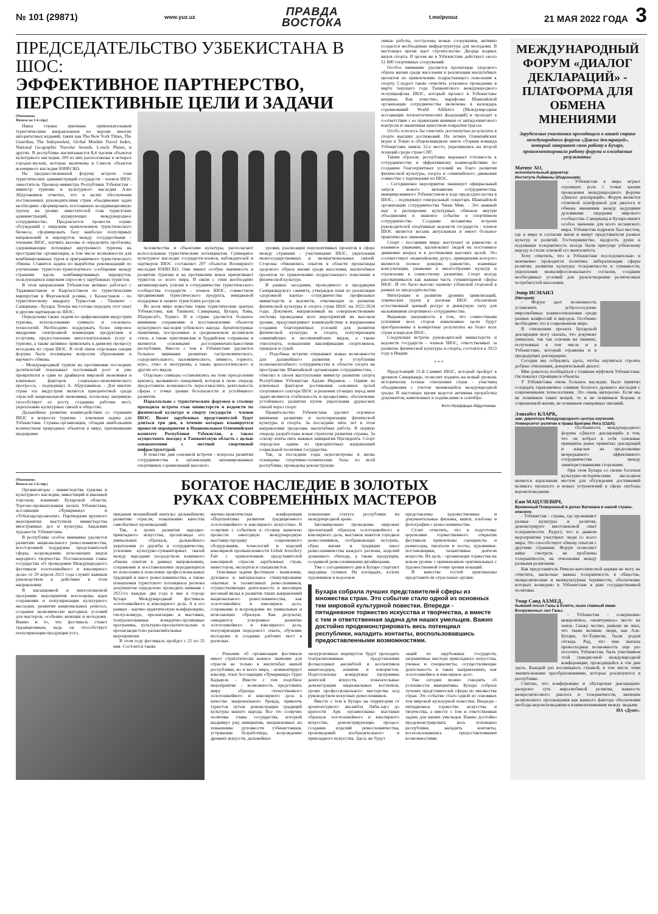№ 101 (29871) www.yuz.uz ПРАВДА
ВОСТОКА t.me/pvouz 21 МАЯ 2022 ГОДА 3
ПРЕДСЕДАТЕЛЬСТВО УЗБЕКИСТАНА В ШОС:
ЭФФЕКТИВНОЕ ПАРТНЕРСТВО, ПЕРСПЕКТИВНЫЕ ЦЕЛИ И ЗАДАЧИ
(Окончание.
Начало на 1-й стр.)
Наша страна признана привлекательным туристическим направлением по версии многих авторитетных изданий, таких как The New York Times, The Guardian, The Independent, Global Muslim Travel Index, National Geographic Traveler Awards, Lonely Planet, и других. В республике насчитывается 8,4 тысячи объектов культурного наследия, 209 из них расположены в четырех городах-музеях, которые включены в Список объектов всемирного наследия ЮНЕСКО.
На предшествовавшей форуму встрече глав туристических администраций государств - членов ШОС заместитель Премьер-министра Республики Узбекистан - министр туризма и культурного наследия Азиз Абдухакимов отметил, что в целях обеспечения поставленных руководителями стран объединения задач необходимо сформировать постоянную координационную группу на уровне заместителей глав туристских администраций, курирующих международное сотрудничество. Предлагается провести серию обсуждений с широким привлечением туристического бизнеса, сформировать базу наиболее популярных направлений и маршрутов между государствами - членами ШОС, изучить вызовы и определить проблемы, сдерживающие потенциал внутреннего туризма на пространстве организации, в том числе возможности для комбинированных туров и приграничного туристического обмена. Ставится задача по выработке рекомендаций по улучшению туристско-транспортного сообщения между странами вдоль комбинированных маршрутов, пользующихся широким спросом у зарубежных туристов.
В этом направлении Узбекистан активно работает с Таджикистаном и Кыргызстаном по туристическим маршрутам в Ферганской долине, с Казахстаном - по туристическому квадрату Туркестан - Ташкент - Самарканд - Бухара. Теперь мы готовы передать этот опыт и другим партнерам по ШОС.
Определены также задачи по цифровизации индустрии туризма, использованию «умных» и «зеленых» технологий. Необходимо поддержать более широкое внедрение электронной коммерции продуктами и услугами, предоставление интеллектуальных услуг в туризме, а также активнее привлекать к данному процессу молодежь из стран ШОС. В этой связи отдельная секция форума была посвящена вопросам образования и научного обмена.
- Международный туризм на протяжении последних десятилетий показывает постоянный рост и уже превратился в один из драйверов мировой экономики и ключевых факторов социально-экономического прогресса, - подчеркнул А. Абдухакимов. - Для многих стран эта индустрия является приоритетной среди отраслей национальной экономики, поскольку напрямую способствует ее росту, созданию рабочих мест, укреплению культурных связей в обществе.
Дальнейшее развитие взаимодействия со странами ШОС в вопросах туризма - ключевая задача для Узбекистана. Страны-организации, обладая наибольшим количеством природных объектов в мире, признанными шедеврами
человечества и объектами культуры, располагают колоссальным туристическим потенциалом. Суммарное культурное наследие государств-членов, наблюдателей и партнеров ШОС составляет 207 объектов Всемирного наследия ЮНЕСКО. Они имеют особую значимость в развитии туризма и на протяжении веков притягивают туристов со всего мира. В связи с этим необходимо активизировать усилия в сотрудничестве туристического сообщества государств - членов ШОС, совместном продвижении туристического продукта, имиджевой поддержке и защите туристских ресурсов.
Во всем мире известны такие туристические центры Узбекистана, как Ташкент, Самарканд, Бухара, Хива, Шахрисабз, Термез. И в стране уделяется большое внимание сохранению и восстановлению объектов культурного наследия узбекского народа. Архитектурные памятники, построенные в средневековом исламском стиле, а также христианские и буддийские сохранены и являются основными достопримечательностями республики. Вместе с тем в Узбекистане уделяется большое внимание развитию гастрономического, оздоровительного, паломнического, зимнего, горного, агро-, этно- и экотуризма, а также археологического и других его видов.
Отдельно спикеры остановились на теме преодоления кризиса, вызванного пандемией, которая в свою очередь предоставила возможность переосмыслить деятельность сферы с точки зрения безопасности и устойчивого развития.
Параллельно с туристическим форумом в столице проходила встреча глав министерств и ведомств по физической культуре и спорту государств - членов ШОС. Визит зарубежных представителей будет длиться три дня, в течение которых планируется провести мероприятие в Национальном Олимпийском комитете Республики Узбекистан, а также осуществить поездку в Ташкентскую область с целью ознакомления с местной спортивной инфраструктурой.
В повестке дня основной встречи - вопросы развития сотрудничества в организации запланированных спортивных соревнований высокого
уровня, реализации перспективных проектов в сфере между странами - участницами ШОС, укрепления межгосударственных и межрегиональных связей. Стороны обменялись опытом в области пропаганды здорового образа жизни среди населения, масштабных проектов по привлечению подрастающего поколения к физической культуре.
В рамках заседания, проводимого в преддверии Самаркандского саммита, утвержден план по реализации «дорожной карты» сотрудничества профильных министерств и ведомств, отвечающих за развитие физической культуры и спорта стран ШОС на 2022-2024 годы. Документ, направленный на совершенствование системы проведения всех мероприятий на высоком уровне, предусматривает взаимодействие в направлении создания благоприятных условий для развития физической культуры и спорта, популяризации олимпийских и неолимпийских видов, а также этноспорта, повышения квалификации спортсменов, тренеров и судей.
- Подобные встречи открывают новые возможности для дальнейшего развития и углубления полномасштабного сотрудничества в области спорта на пространстве Шанхайской организации сотрудничества, - отметил в своем выступлении министр развития спорта Республики Узбекистан Адхам Икрамов. - Одним из ключевых факторов достижения основных целей спортивного сектора ШОС и решения стоящих перед ним задач являются стабильность и процветание, обеспечение устойчивого развития путем укрепления дружеских связей через спорт.
Правительство Узбекистана уделяет огромное внимание развитию и популяризации физической культуры и спорта. За последние пять лет в этом направлении проделана масштабная работа. В первую очередь разработана новая стратегия развития страны. За основу взяты пять важных инициатив Президента. Спорт определен одним из приоритетных направлений социальной политики государства.
Так, за последние годы пересмотрены и вновь оснащены спортивно-технические базы по всей республике, проведены реконструкци-
онные работы, построены новые сооружения, активно создается необходимая инфраструктура для молодежи. В настоящее время идет строительство Дворца водных видов спорта. В целом же в Узбекистане действует около 51 600 спортивных сооружений.
Особое внимание уделяется пропаганде здорового образа жизни среди населения и реализации масштабных проектов по привлечению подрастающего поколения к спорту. Следует также отметить успешное проведение в марте текущего года Ташкентского международного полумарафона ШОС, который прошел в Узбекистане впервые. Как известно, марафоны Шанхайской организации сотрудничества включены в календарь соревнований World Athletics (Международная ассоциация легкоатлетических федераций) и проходят в соответствии с ее правилами начиная от антидопингового контроля и заканчивая качеством покрытия трассы.
Особо хотелось бы отметить достигнутые результаты в спорте высших достижений. На летних Олимпийских играх в Токио в общекомандном зачете сборная команда Узбекистана заняла 32-е место, укрепившись на второй позиций среди стран СНГ.
Таким образом, республика выражает готовность к сотрудничеству и эффективному взаимодействию по созданию благоприятных условий на благо развития физической культуры, спорта и олимпийского движения совместно с партнерами по ШОС.
- Сегодняшнее мероприятие знаменует официальный запуск нового механизма сотрудничества, инициированного Узбекистаном в ходе председательства в ШОС, - подчеркнул генеральный секретарь Шанхайской организации сотрудничества Чжан Мин. - Это важный шаг в расширении культурных обменов внутри объединения и знаковое событие в спортивном сотрудничестве. Создание механизма встречи руководителей спортивных ведомств государств - членов ШОС является весьма актуальным и имеет большое практическое значение.
Спорт - посланник мира: выступает за равенство и взаимное уважение, вдохновляет людей на постоянное движение вперед и в достижении высоких целей. Это соответствует «шанхайскому духу», принципами которого являются полное доверие, равенство, взаимные консультации, уважение к многообразию культур и стремление к совместному развитию. Спорт всегда рассматривался как важная часть гуманитарной сферы ШОС. И это было высоко оценено узбекской стороной в рамках ее председательства.
Интеграция и развитие древних цивилизаций, этнических групп в регионе ШОС обеспечили естественный ценный ресурс и движущую силу для налаживания спортивного сотрудничества.
Выражаю уверенность в том, что совместными усилиями всех сторон намеченные цели будут преобразованы в конкретные результаты на благо всех стран и народов ШОС.
Следующая встреча руководителей министерств и ведомств государств - членов ШОС, ответственных за развитие физической культуры и спорта, состоится в 2023 году в Индии.
* * *
Предстоящий 21-й Саммит ШОС, который пройдет в древнем Самарканде, позволит поднять на новый уровень исторически тесные отношения стран - участниц объединения с учетом меняющейся международной среды. В настоящее время ведется активная проработка документов, намеченных к подписанию в сентябре.
Фото Муаффара Абдуллаева.
(Окончание.
Начало на 1-й стр.)
Организаторы - министерства туризма и культурного наследия, инвестиций и внешней торговли, хокимият Бухарской области, Торгово-промышленная палата Узбекистана, ассоциации «Хунарманд» и «Узбекзаргарсаноати». Партнерами крупного мероприятия выступили министерства иностранных дел и культуры, Академия художеств Узбекистана.
В республике особое внимание уделяется развитию национального ремесленничества, всесторонней поддержке представителей сферы, возрождению исчезающих видов народного творчества. Постановление главы государства «О проведении Международного фестиваля золотошвейного и ювелирного дела» от 29 апреля 2021 года служит важным руководством к действию в этом направлении.
В насыщенной и многоплановой программе мероприятия воплощены идеи сохранения и популяризации культурного наследия, развития национальных ремесел, создания экономически выгодных условий для мастеров, особенно женщин и молодежи. Важно и то, что фестиваль станет традиционным, ведь он способствует популяризации продукции усто,
БОГАТОЕ НАСЛЕДИЕ В ЗОЛОТЫХ
РУКАХ СОВРЕМЕННЫХ МАСТЕРОВ
придавая мощнейший импульс дальнейшему развитию отрасли, повышению качества самобытных произведений.
Так, в целях развития народно-прикладного искусства, пропаганды его уникальных образцов, дальнейшего укрепления уз дружбы и сотрудничества, усиления культурно-гуманитарных связей между народами посредством взаимного обмена опытом в данных направлениях, сохранения и восстановления передающихся из поколения в поколение профессиональных традиций и школ ремесленничества, а также повышения туристского потенциала региона документом определено проводить начиная с 2022-го каждые два года в мае в городе Бухаре Международный фестиваль золотошвейного и ювелирного дела. А в его рамках - научно-практическую конференцию, смотр-конкурс, презентацию и выставки, театрализованные концертно-зрелищные программы, культурно-просветительские и пропагандистско-разъяснительные мероприятия.
В этом году фестиваль пройдет с 21 по 25 мая. Состоится также
научно-практическая конференция «Перспективы развития традиционного золотошвейного и ювелирного искусства». В созвучии с событием в столице намечено провести ежегодную международную выставку-продажу современного оборудования, технологий и изделий ювелирной промышленности Uzbek Jewellery Fair с привлечением представителей ювелирной отрасли зарубежных стран, инвесторов, экспертов и специалистов.
Основные задачи фестиваля - выявление, духовное и материальное стимулирование опытных и талантливых ремесленников, осуществляющих деятельность и вносящих весомый вклад в развитие таких направлений национального ремесленничества, как золотошвейное и ювелирное дело, сохранение и возрождение их уникальных и исчезающих образцов. Как результат, ожидаются ускоренное развитие золотошвейного и ювелирного дела, популяризация передового опыта, обучение молодежи и создание рабочих мест в регионах.
повышение статуса республики на международной арене.
Запланировано проведение широких презентаций образцов золотошвейного и ювелирного дела, выставок макетов городков ремесленников, отображающих историю, образ жизни и традиции школ ремесленничества каждого региона, изделий домашнего обихода, а также продукции, созданной ремесленниками-дизайнерами.
Уже с сегодняшнего дня в Бухаре стартуют народные гулянья. На площадях, аллеях художников и водоемов
представлены художественные и документальные фильмы, книги, альбомы и фотографии о ремесленничестве.
Стоит отметить, что к подготовке церемонии торжественного открытия фестиваля привлечены сценаристы и режиссеры, писатели и поэты, художники-постановщики, талантливые деятели искусств. Их цель - организация торжества на новом уровне с применением оригинальных с художественной точки зрения новаций.
В качестве гостей приглашены представители отраслевых органи-
Бухара собрала лучших представителей сферы из множества стран. Это событие стало одной из основных тем мировой культурной повестки. Впереди - пятидневное торжество искусства и творчества, а вместе с тем и ответственная задача для наших умельцев. Важно достойно продемонстрировать весь потенциал республики, наладить контакты, воспользовавшись предоставленными возможностями.
- Решение об организации фестиваля имеет стратегически важное значение для отрасли не только в масштабах нашей республики, но и всего мира, - комментирует ювелир, член Ассоциации «Хунарманд» Одил Кадыров. - Вместе с тем подобное мероприятие - возможность представить миру образцы отечественного золотошвейного и ювелирного дела в качестве национального бренда, привлечь туристов путем демонстрации традиций культуры нашего народа. Все это созвучно политике главы государства, который выдвинул ряд инициатив, направленных на повышение духовности узбекистанцев, устранение безработицы, возрождение древних искусств, дальнейшее
экскурсионных маршрутов будут проходить театрализованные представления фольклорных ансамблей и коллективов канатоходцев, аскиячи и юмористов. Подготовлены концертные программы деятелей искусств, показательные демонстрации национальных костюмов, уроки профессионального мастерства под руководством искусных ремесленников.
Вместе с тем в Бухаре на территории от архитектурного ансамбля Ляби-хауз до крепости Арк организованы выставки образцов золотошвейного и ювелирного искусства, демонстрирующие процесс создания изделий ремесленничества, произведений изобразительного и прикладного искусства. Здесь же будут
заций из зарубежных государств, заграничные мастера прикладного искусства, ученые и специалисты, осуществляющие деятельность в таких направлениях, как золотошвейное и ювелирное дело.
Уже сегодня можно говорить об успешности инициативы. Бухара собрала лучших представителей сферы из множества стран. Это событие стало одной из основных тем мировой культурной повестки. Впереди - пятидневное торжество искусства и творчества, а вместе с тем и ответственная задача для наших умельцев. Важно достойно продемонстрировать весь потенциал республики, наладить контакты, воспользовавшись предоставленными возможностями.
МЕЖДУНАРОДНЫЙ ФОРУМ «ДИАЛОГ ДЕКЛАРАЦИЙ» - ПЛАТФОРМА ДЛЯ ОБМЕНА МНЕНИЯМИ
Зарубежные участники проходящего в нашей стране международного форума «Диалог деклараций», который завершает свою работу в Бухаре, прокомментировали работу форума и ожидаемые результаты:
Матиус ХО,
исполнительный директор
Института Леймены (Индонезия):
- Узбекистан в мире играет огромную роль с точки зрения проведения международного форума «Диалог деклараций». Форум является отличной платформой для диалога и обмена мнениями между ведущими духовными лидерами мирового сообщества. Самарканд и Бухара имеют особое значение для всего исламского мира. Узбекистан издревле был местом, где в мире и согласии жили и живут представители разных культур и религий. Гостеприимство, щедрость души и подлинная толерантность всегда были присущи узбекскому народу и стали основой его менталитета.
Хочу отметить, что в Узбекистане последовательно и неизменно проводится политика либерализации сферы религии, развития культуры толерантности и гуманности, укрепления межконфессионального согласия, создания необходимых условий для удовлетворения религиозных потребностей населения.
Эмир ИСМАИЛ
(Нигерия):
- Форум дает возможность установить добрососедские миролюбивые взаимоотношения среди разных конфессий и народов. Особенно необходимо это в современном мире.
В отношении проекта Бухарской декларации могу сказать, что документ уникален, так так основан на знаниях, полученных в том числе и в Узбекистане, который отражены и в предыдущих декларациях.
Сегодня мы собрались здесь, чтобы научиться строить добрые отношения, доверительный диалог.
Мне довелось пообщаться с главным муфтием Узбекистана. Он показал строящиеся объекты.
У Узбекистана очень большое наследие. Было приятно созерцать гармоничное слияние богатого древнего наследия с современными технологиями. Это очень интересно. Если мы не понимаем таких вещей, то и не понимаем Корана и современной жизни, не понимаем священных писаний.
Элизабет КЛАРК,
зам. директора Международного центра изучения. Университет религии и права Бригама Янга (США):
- Особенность международного форума «Диалог деклараций» в том, что он вобрал в себя основные принципы ранее принятых деклараций и нацелен на продолжение непрерывного эффективного сотрудничества между заинтересованными сторонами.
При этом Бухара со своим богатым культурно-историческим наследием является идеальным местом для обсуждения достижений великого прошлого и новых устремлений в сфере свободы вероисповедания.
Ежи МАЦУЛЕВИЧ,
Временный Поверенный в делах Ватикана в нашей стране, епископ:
- Узбекистан - страна, где проживают разные культуры и религии, демонстрирует многовековой опыт толерантности. Радует, что в данном мероприятии участвуют люди со всего мира. Это способствует обмену опытом с другими странами. Форум позволяет шире смотреть на проблемы толерантности, на отношения между разными религиями.
Как представитель Римско-католической церкви не могу не отметить, насколько важны толерантность в обществе, межрелигиозная и межкультурная терпимость, обеспечение которых возведено в Узбекистане в ранг государственной политики.
Умар Санд АХМЕД,
бывший посол Ганы в Египте, ныне главный имам Вооруженных сил Ганы:
- Узбекистан - совершенно невероятное, «жемчужное» место на земле. Скажу честно, раньше не знал, что такие великие люди, как Аль-Бухари, Ат-Термези, были родом отсюда. Рад, что мне выпала превосходная возможность еще раз посетить Узбекистан, быть участником этой грандиозной международной конференции, проводящейся в эти дни здесь. Каждый раз восхищаюсь страной, в том числе теми значительными преобразованиями, которые реализуются в республике.
Считаю, что конференция и «Бухарская декларация» раскроют суть миролюбивой религии, важность межрелигиозного диалога и толерантности, значения религиозного просвещения как важного фактора обеспечения свободы вероисповедания и взаимопонимания между людьми.
ИА «Дунё».